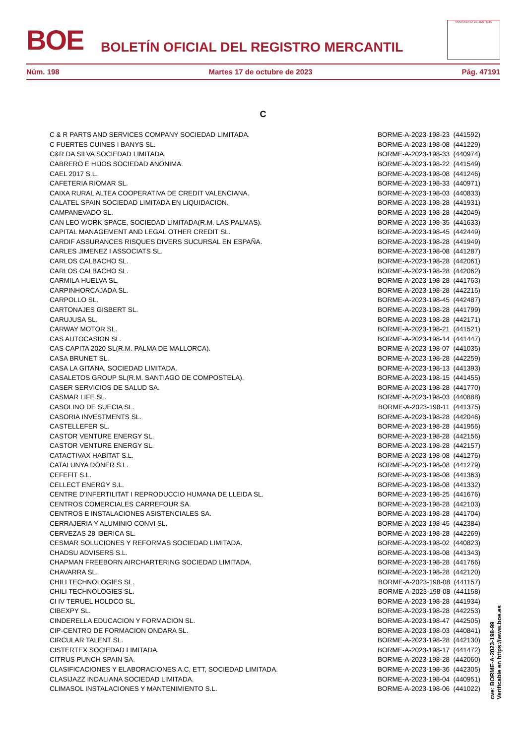BOE
BOLETÍN OFICIAL DEL REGISTRO MERCANTIL
MINISTERIO DE JUSTICIA
Núm. 198 Martes 17 de octubre de 2023 Pág. 47191
C
| C & R PARTS AND SERVICES COMPANY SOCIEDAD LIMITADA. | BORME-A-2023-198-23 (441592) |
| C FUERTES CUINES I BANYS SL. | BORME-A-2023-198-08 (441229) |
| C&R DA SILVA SOCIEDAD LIMITADA. | BORME-A-2023-198-33 (440974) |
| CABRERO E HIJOS SOCIEDAD ANONIMA. | BORME-A-2023-198-22 (441549) |
| CAEL 2017 S.L. | BORME-A-2023-198-08 (441246) |
| CAFETERIA RIOMAR SL. | BORME-A-2023-198-33 (440971) |
| CAIXA RURAL ALTEA COOPERATIVA DE CREDIT VALENCIANA. | BORME-A-2023-198-03 (440833) |
| CALATEL SPAIN SOCIEDAD LIMITADA EN LIQUIDACION. | BORME-A-2023-198-28 (441931) |
| CAMPANEVADO SL. | BORME-A-2023-198-28 (442049) |
| CAN LEO WORK SPACE, SOCIEDAD LIMITADA(R.M. LAS PALMAS). | BORME-A-2023-198-35 (441633) |
| CAPITAL MANAGEMENT AND LEGAL OTHER CREDIT SL. | BORME-A-2023-198-45 (442449) |
| CARDIF ASSURANCES RISQUES DIVERS SUCURSAL EN ESPAÑA. | BORME-A-2023-198-28 (441949) |
| CARLES JIMENEZ I ASSOCIATS SL. | BORME-A-2023-198-08 (441287) |
| CARLOS CALBACHO SL. | BORME-A-2023-198-28 (442061) |
| CARLOS CALBACHO SL. | BORME-A-2023-198-28 (442062) |
| CARMILA HUELVA SL. | BORME-A-2023-198-28 (441763) |
| CARPINHORCAJADA SL. | BORME-A-2023-198-28 (442215) |
| CARPOLLO SL. | BORME-A-2023-198-45 (442487) |
| CARTONAJES GISBERT SL. | BORME-A-2023-198-28 (441799) |
| CARUJUSA SL. | BORME-A-2023-198-28 (442171) |
| CARWAY MOTOR SL. | BORME-A-2023-198-21 (441521) |
| CAS AUTOCASION SL. | BORME-A-2023-198-14 (441447) |
| CAS CAPITA 2020 SL(R.M. PALMA DE MALLORCA). | BORME-A-2023-198-07 (441035) |
| CASA BRUNET SL. | BORME-A-2023-198-28 (442259) |
| CASA LA GITANA, SOCIEDAD LIMITADA. | BORME-A-2023-198-13 (441393) |
| CASALETOS GROUP SL(R.M. SANTIAGO DE COMPOSTELA). | BORME-A-2023-198-15 (441455) |
| CASER SERVICIOS DE SALUD SA. | BORME-A-2023-198-28 (441770) |
| CASMAR LIFE SL. | BORME-A-2023-198-03 (440888) |
| CASOLINO DE SUECIA SL. | BORME-A-2023-198-11 (441375) |
| CASORIA INVESTMENTS SL. | BORME-A-2023-198-28 (442046) |
| CASTELLEFER SL. | BORME-A-2023-198-28 (441956) |
| CASTOR VENTURE ENERGY SL. | BORME-A-2023-198-28 (442156) |
| CASTOR VENTURE ENERGY SL. | BORME-A-2023-198-28 (442157) |
| CATACTIVAX HABITAT S.L. | BORME-A-2023-198-08 (441276) |
| CATALUNYA DONER S.L. | BORME-A-2023-198-08 (441279) |
| CEFEFIT S.L. | BORME-A-2023-198-08 (441363) |
| CELLECT ENERGY S.L. | BORME-A-2023-198-08 (441332) |
| CENTRE D'INFERTILITAT I REPRODUCCIO HUMANA DE LLEIDA SL. | BORME-A-2023-198-25 (441676) |
| CENTROS COMERCIALES CARREFOUR SA. | BORME-A-2023-198-28 (442103) |
| CENTROS E INSTALACIONES ASISTENCIALES SA. | BORME-A-2023-198-28 (441704) |
| CERRAJERIA Y ALUMINIO CONVI SL. | BORME-A-2023-198-45 (442384) |
| CERVEZAS 28 IBERICA SL. | BORME-A-2023-198-28 (442269) |
| CESMAR SOLUCIONES Y REFORMAS SOCIEDAD LIMITADA. | BORME-A-2023-198-02 (440823) |
| CHADSU ADVISERS S.L. | BORME-A-2023-198-08 (441343) |
| CHAPMAN FREEBORN AIRCHARTERING SOCIEDAD LIMITADA. | BORME-A-2023-198-28 (441766) |
| CHAVARRA SL. | BORME-A-2023-198-28 (442120) |
| CHILI TECHNOLOGIES SL. | BORME-A-2023-198-08 (441157) |
| CHILI TECHNOLOGIES SL. | BORME-A-2023-198-08 (441158) |
| CI IV TERUEL HOLDCO SL. | BORME-A-2023-198-28 (441934) |
| CIBEXPY SL. | BORME-A-2023-198-28 (442253) |
| CINDERELLA EDUCACION Y FORMACION SL. | BORME-A-2023-198-47 (442505) |
| CIP-CENTRO DE FORMACION ONDARA SL. | BORME-A-2023-198-03 (440841) |
| CIRCULAR TALENT SL. | BORME-A-2023-198-28 (442130) |
| CISTERTEX SOCIEDAD LIMITADA. | BORME-A-2023-198-17 (441472) |
| CITRUS PUNCH SPAIN SA. | BORME-A-2023-198-28 (442060) |
| CLASIFICACIONES Y ELABORACIONES A.C, ETT, SOCIEDAD LIMITADA. | BORME-A-2023-198-36 (442305) |
| CLASIJAZZ INDALIANA SOCIEDAD LIMITADA. | BORME-A-2023-198-04 (440951) |
| CLIMASOL INSTALACIONES Y MANTENIMIENTO S.L. | BORME-A-2023-198-06 (441022) |
cve: BORME-A-2023-198-99
Verificable en https://www.boe.es